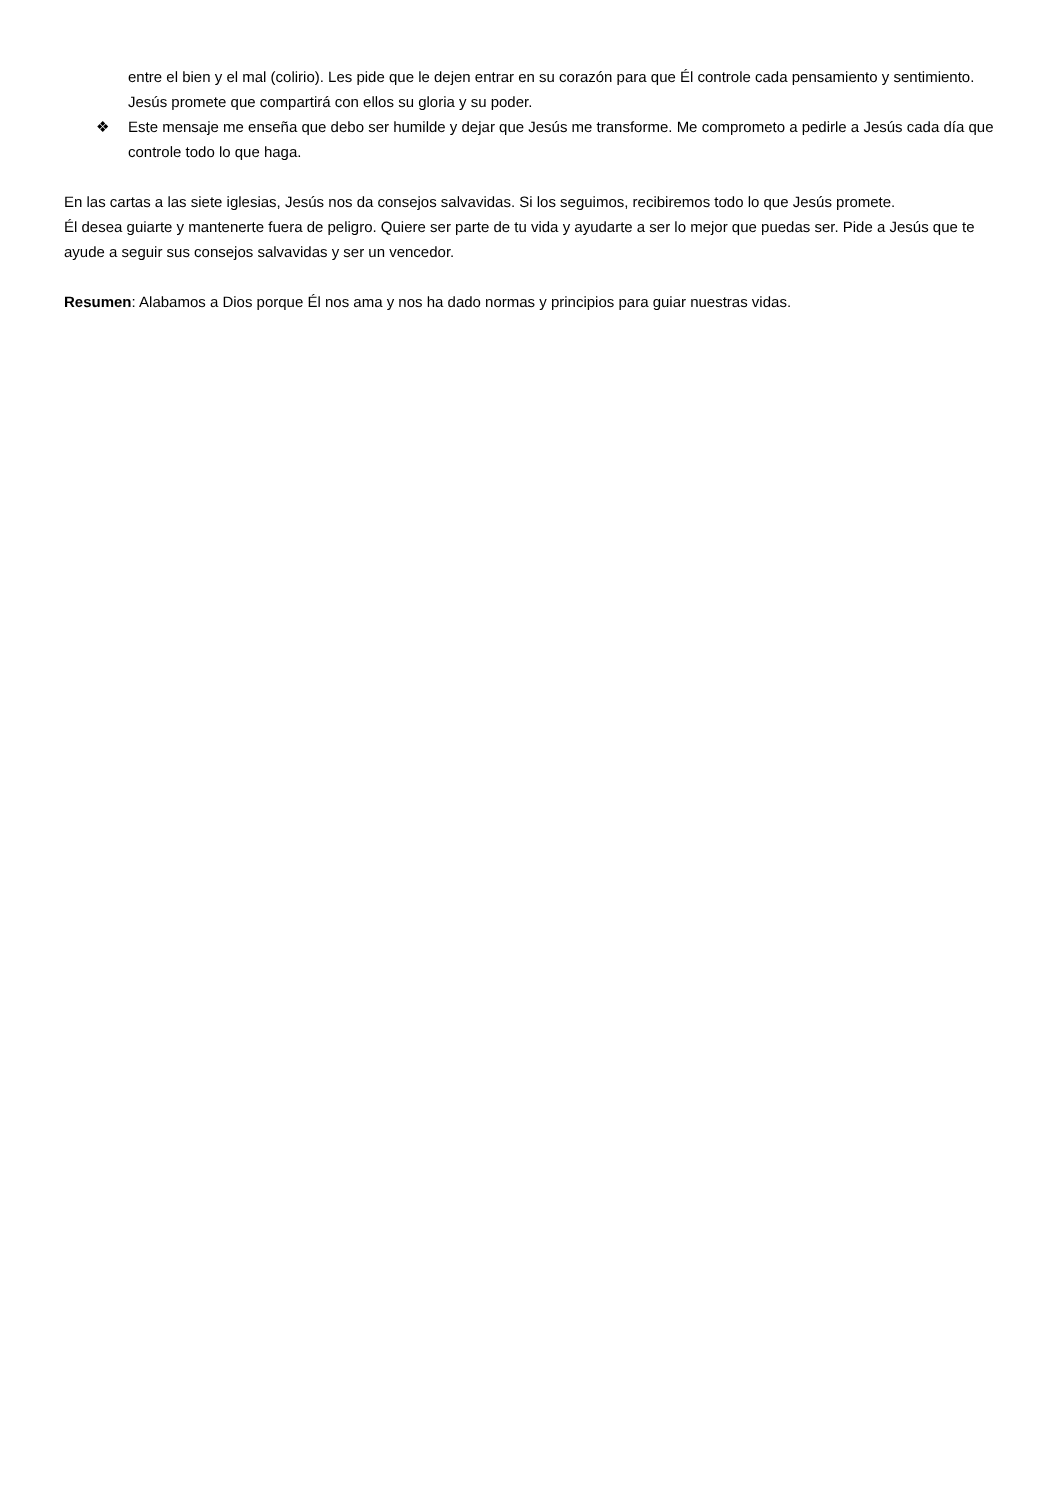entre el bien y el mal (colirio). Les pide que le dejen entrar en su corazón para que Él controle cada pensamiento y sentimiento. Jesús promete que compartirá con ellos su gloria y su poder.
❖ Este mensaje me enseña que debo ser humilde y dejar que Jesús me transforme. Me comprometo a pedirle a Jesús cada día que controle todo lo que haga.
En las cartas a las siete iglesias, Jesús nos da consejos salvavidas. Si los seguimos, recibiremos todo lo que Jesús promete.
Él desea guiarte y mantenerte fuera de peligro. Quiere ser parte de tu vida y ayudarte a ser lo mejor que puedas ser. Pide a Jesús que te ayude a seguir sus consejos salvavidas y ser un vencedor.
Resumen: Alabamos a Dios porque Él nos ama y nos ha dado normas y principios para guiar nuestras vidas.